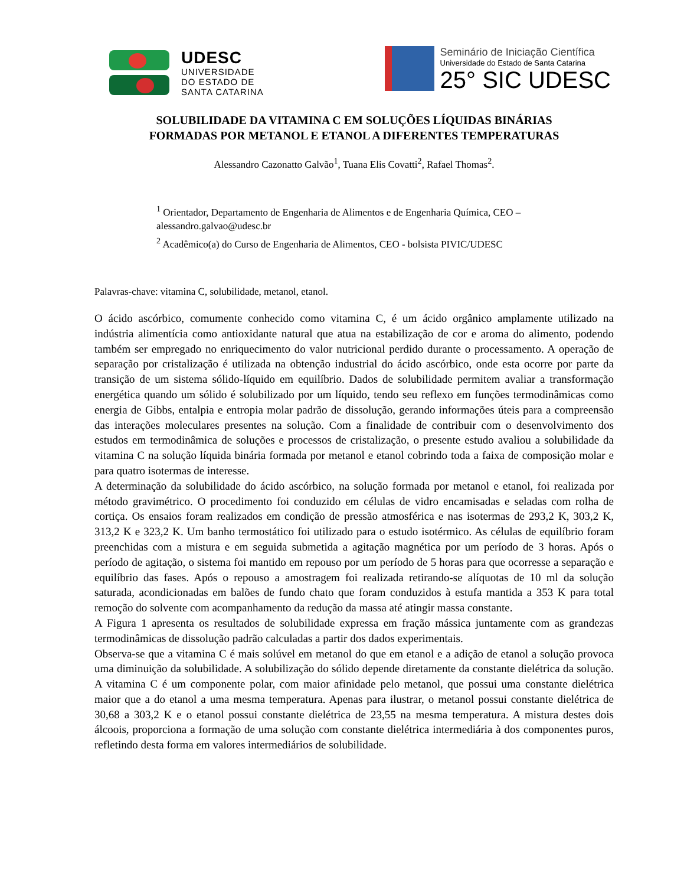UDESC
UNIVERSIDADE
DO ESTADO DE
SANTA CATARINA
Seminário de Iniciação Científica
Universidade do Estado de Santa Catarina
25° SIC UDESC
SOLUBILIDADE DA VITAMINA C EM SOLUÇÕES LÍQUIDAS BINÁRIAS
FORMADAS POR METANOL E ETANOL A DIFERENTES TEMPERATURAS
Alessandro Cazonatto Galvão<sup>1</sup>, Tuana Elis Covatti<sup>2</sup>, Rafael Thomas<sup>2</sup>.
<sup>1</sup> Orientador, Departamento de Engenharia de Alimentos e de Engenharia Química, CEO – alessandro.galvao@udesc.br
<sup>2</sup> Acadêmico(a) do Curso de Engenharia de Alimentos, CEO - bolsista PIVIC/UDESC
Palavras-chave: vitamina C, solubilidade, metanol, etanol.
O ácido ascórbico, comumente conhecido como vitamina C, é um ácido orgânico amplamente utilizado na indústria alimentícia como antioxidante natural que atua na estabilização de cor e aroma do alimento, podendo também ser empregado no enriquecimento do valor nutricional perdido durante o processamento. A operação de separação por cristalização é utilizada na obtenção industrial do ácido ascórbico, onde esta ocorre por parte da transição de um sistema sólido-líquido em equilíbrio. Dados de solubilidade permitem avaliar a transformação energética quando um sólido é solubilizado por um líquido, tendo seu reflexo em funções termodinâmicas como energia de Gibbs, entalpia e entropia molar padrão de dissolução, gerando informações úteis para a compreensão das interações moleculares presentes na solução. Com a finalidade de contribuir com o desenvolvimento dos estudos em termodinâmica de soluções e processos de cristalização, o presente estudo avaliou a solubilidade da vitamina C na solução líquida binária formada por metanol e etanol cobrindo toda a faixa de composição molar e para quatro isotermas de interesse.
A determinação da solubilidade do ácido ascórbico, na solução formada por metanol e etanol, foi realizada por método gravimétrico. O procedimento foi conduzido em células de vidro encamisadas e seladas com rolha de cortiça. Os ensaios foram realizados em condição de pressão atmosférica e nas isotermas de 293,2 K, 303,2 K, 313,2 K e 323,2 K. Um banho termostático foi utilizado para o estudo isotérmico. As células de equilíbrio foram preenchidas com a mistura e em seguida submetida a agitação magnética por um período de 3 horas. Após o período de agitação, o sistema foi mantido em repouso por um período de 5 horas para que ocorresse a separação e equilíbrio das fases. Após o repouso a amostragem foi realizada retirando-se alíquotas de 10 ml da solução saturada, acondicionadas em balões de fundo chato que foram conduzidos à estufa mantida a 353 K para total remoção do solvente com acompanhamento da redução da massa até atingir massa constante.
A Figura 1 apresenta os resultados de solubilidade expressa em fração mássica juntamente com as grandezas termodinâmicas de dissolução padrão calculadas a partir dos dados experimentais.
Observa-se que a vitamina C é mais solúvel em metanol do que em etanol e a adição de etanol a solução provoca uma diminuição da solubilidade. A solubilização do sólido depende diretamente da constante dielétrica da solução. A vitamina C é um componente polar, com maior afinidade pelo metanol, que possui uma constante dielétrica maior que a do etanol a uma mesma temperatura. Apenas para ilustrar, o metanol possui constante dielétrica de 30,68 a 303,2 K e o etanol possui constante dielétrica de 23,55 na mesma temperatura. A mistura destes dois álcoois, proporciona a formação de uma solução com constante dielétrica intermediária à dos componentes puros, refletindo desta forma em valores intermediários de solubilidade.